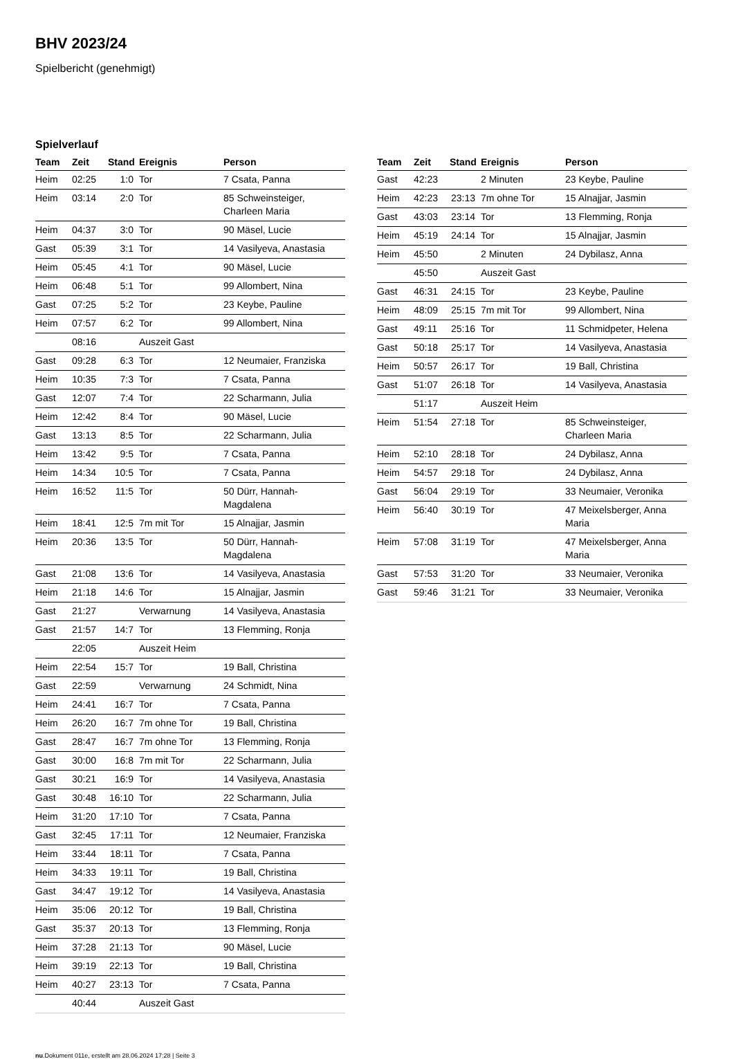BHV 2023/24
Spielbericht (genehmigt)
Spielverlauf
| Team | Zeit | Stand | Ereignis | Person |
| --- | --- | --- | --- | --- |
| Heim | 02:25 | 1:0 | Tor | 7 Csata, Panna |
| Heim | 03:14 | 2:0 | Tor | 85 Schweinsteiger, Charleen Maria |
| Heim | 04:37 | 3:0 | Tor | 90 Mäsel, Lucie |
| Gast | 05:39 | 3:1 | Tor | 14 Vasilyeva, Anastasia |
| Heim | 05:45 | 4:1 | Tor | 90 Mäsel, Lucie |
| Heim | 06:48 | 5:1 | Tor | 99 Allombert, Nina |
| Gast | 07:25 | 5:2 | Tor | 23 Keybe, Pauline |
| Heim | 07:57 | 6:2 | Tor | 99 Allombert, Nina |
| | 08:16 | | Auszeit Gast | |
| Gast | 09:28 | 6:3 | Tor | 12 Neumaier, Franziska |
| Heim | 10:35 | 7:3 | Tor | 7 Csata, Panna |
| Gast | 12:07 | 7:4 | Tor | 22 Scharmann, Julia |
| Heim | 12:42 | 8:4 | Tor | 90 Mäsel, Lucie |
| Gast | 13:13 | 8:5 | Tor | 22 Scharmann, Julia |
| Heim | 13:42 | 9:5 | Tor | 7 Csata, Panna |
| Heim | 14:34 | 10:5 | Tor | 7 Csata, Panna |
| Heim | 16:52 | 11:5 | Tor | 50 Dürr, Hannah- Magdalena |
| Heim | 18:41 | 12:5 | 7m mit Tor | 15 Alnajjar, Jasmin |
| Heim | 20:36 | 13:5 | Tor | 50 Dürr, Hannah- Magdalena |
| Gast | 21:08 | 13:6 | Tor | 14 Vasilyeva, Anastasia |
| Heim | 21:18 | 14:6 | Tor | 15 Alnajjar, Jasmin |
| Gast | 21:27 | | Verwarnung | 14 Vasilyeva, Anastasia |
| Gast | 21:57 | 14:7 | Tor | 13 Flemming, Ronja |
| | 22:05 | | Auszeit Heim | |
| Heim | 22:54 | 15:7 | Tor | 19 Ball, Christina |
| Gast | 22:59 | | Verwarnung | 24 Schmidt, Nina |
| Heim | 24:41 | 16:7 | Tor | 7 Csata, Panna |
| Heim | 26:20 | 16:7 | 7m ohne Tor | 19 Ball, Christina |
| Gast | 28:47 | 16:7 | 7m ohne Tor | 13 Flemming, Ronja |
| Gast | 30:00 | 16:8 | 7m mit Tor | 22 Scharmann, Julia |
| Gast | 30:21 | 16:9 | Tor | 14 Vasilyeva, Anastasia |
| Gast | 30:48 | 16:10 | Tor | 22 Scharmann, Julia |
| Heim | 31:20 | 17:10 | Tor | 7 Csata, Panna |
| Gast | 32:45 | 17:11 | Tor | 12 Neumaier, Franziska |
| Heim | 33:44 | 18:11 | Tor | 7 Csata, Panna |
| Heim | 34:33 | 19:11 | Tor | 19 Ball, Christina |
| Gast | 34:47 | 19:12 | Tor | 14 Vasilyeva, Anastasia |
| Heim | 35:06 | 20:12 | Tor | 19 Ball, Christina |
| Gast | 35:37 | 20:13 | Tor | 13 Flemming, Ronja |
| Heim | 37:28 | 21:13 | Tor | 90 Mäsel, Lucie |
| Heim | 39:19 | 22:13 | Tor | 19 Ball, Christina |
| Heim | 40:27 | 23:13 | Tor | 7 Csata, Panna |
| | 40:44 | | Auszeit Gast | |
| Team | Zeit | Stand | Ereignis | Person |
| --- | --- | --- | --- | --- |
| Gast | 42:23 | | 2 Minuten | 23 Keybe, Pauline |
| Heim | 42:23 | 23:13 | 7m ohne Tor | 15 Alnajjar, Jasmin |
| Gast | 43:03 | 23:14 | Tor | 13 Flemming, Ronja |
| Heim | 45:19 | 24:14 | Tor | 15 Alnajjar, Jasmin |
| Heim | 45:50 | | 2 Minuten | 24 Dybilasz, Anna |
| | 45:50 | | Auszeit Gast | |
| Gast | 46:31 | 24:15 | Tor | 23 Keybe, Pauline |
| Heim | 48:09 | 25:15 | 7m mit Tor | 99 Allombert, Nina |
| Gast | 49:11 | 25:16 | Tor | 11 Schmidpeter, Helena |
| Gast | 50:18 | 25:17 | Tor | 14 Vasilyeva, Anastasia |
| Heim | 50:57 | 26:17 | Tor | 19 Ball, Christina |
| Gast | 51:07 | 26:18 | Tor | 14 Vasilyeva, Anastasia |
| | 51:17 | | Auszeit Heim | |
| Heim | 51:54 | 27:18 | Tor | 85 Schweinsteiger, Charleen Maria |
| Heim | 52:10 | 28:18 | Tor | 24 Dybilasz, Anna |
| Heim | 54:57 | 29:18 | Tor | 24 Dybilasz, Anna |
| Gast | 56:04 | 29:19 | Tor | 33 Neumaier, Veronika |
| Heim | 56:40 | 30:19 | Tor | 47 Meixelsberger, Anna Maria |
| Heim | 57:08 | 31:19 | Tor | 47 Meixelsberger, Anna Maria |
| Gast | 57:53 | 31:20 | Tor | 33 Neumaier, Veronika |
| Gast | 59:46 | 31:21 | Tor | 33 Neumaier, Veronika |
nu.Dokument 011e, erstellt am 28.06.2024 17:28 | Seite 3